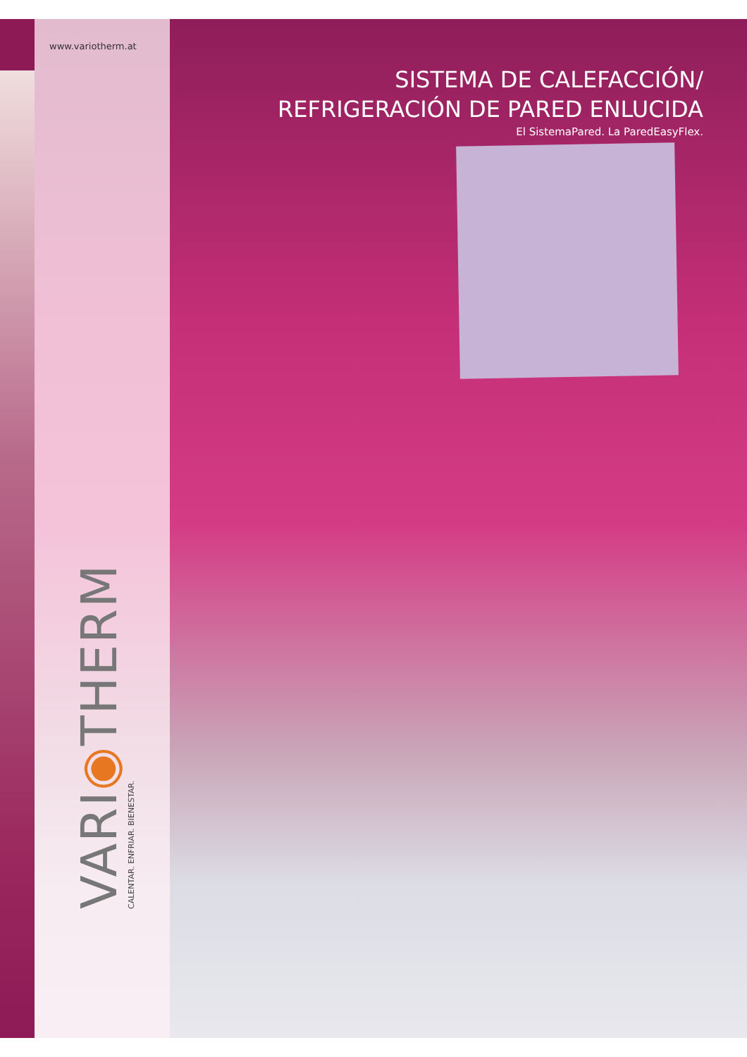www.variotherm.at
SISTEMA DE CALEFACCIÓN/
REFRIGERACIÓN DE PARED ENLUCIDA
El SistemaPared. La ParedEasyFlex.
VARI◉THERM
CALENTAR. ENFRIAR. BIENESTAR.